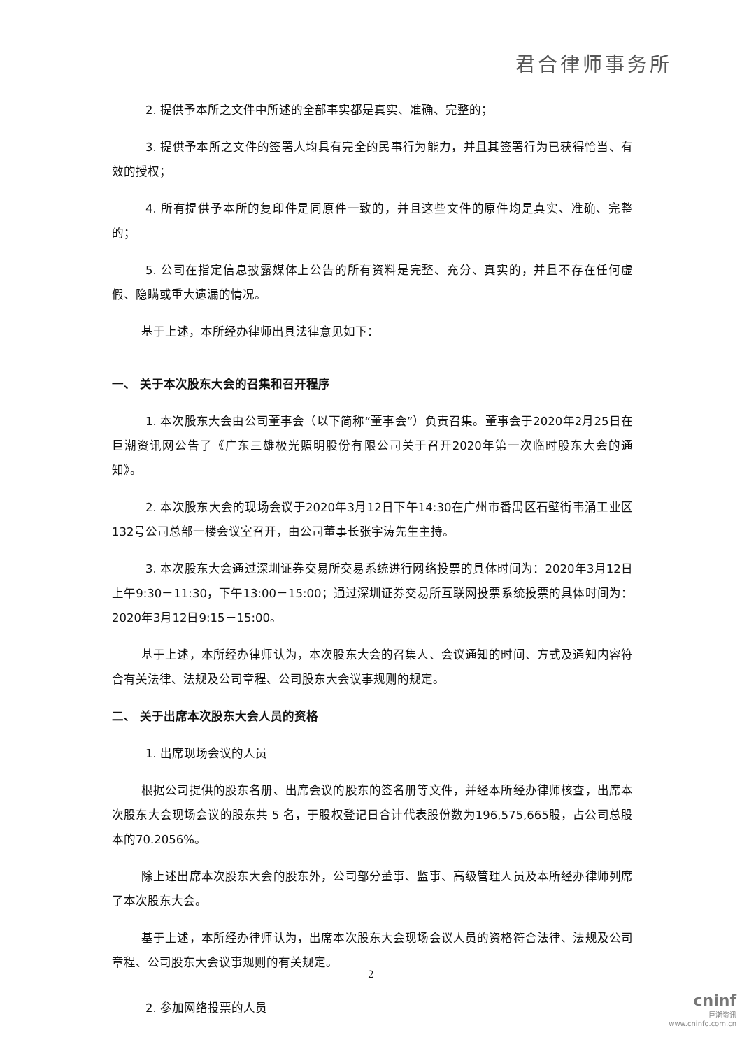君合律师事务所
2. 提供予本所之文件中所述的全部事实都是真实、准确、完整的；
3. 提供予本所之文件的签署人均具有完全的民事行为能力，并且其签署行为已获得恰当、有效的授权；
4. 所有提供予本所的复印件是同原件一致的，并且这些文件的原件均是真实、准确、完整的；
5. 公司在指定信息披露媒体上公告的所有资料是完整、充分、真实的，并且不存在任何虚假、隐瞒或重大遗漏的情况。
基于上述，本所经办律师出具法律意见如下：
一、 关于本次股东大会的召集和召开程序
1. 本次股东大会由公司董事会（以下简称“董事会”）负责召集。董事会于2020年2月25日在巨潮资讯网公告了《广东三雄极光照明股份有限公司关于召开2020年第一次临时股东大会的通知》。
2. 本次股东大会的现场会议于2020年3月12日下午14:30在广州市番禺区石壁街韦涌工业区132号公司总部一楼会议室召开，由公司董事长张宇涛先生主持。
3. 本次股东大会通过深圳证券交易所交易系统进行网络投票的具体时间为：2020年3月12日上午9:30－11:30，下午13:00－15:00；通过深圳证券交易所互联网投票系统投票的具体时间为：2020年3月12日9:15－15:00。
基于上述，本所经办律师认为，本次股东大会的召集人、会议通知的时间、方式及通知内容符合有关法律、法规及公司章程、公司股东大会议事规则的规定。
二、 关于出席本次股东大会人员的资格
1. 出席现场会议的人员
根据公司提供的股东名册、出席会议的股东的签名册等文件，并经本所经办律师核查，出席本次股东大会现场会议的股东共 5 名，于股权登记日合计代表股份数为196,575,665股，占公司总股本的70.2056%。
除上述出席本次股东大会的股东外，公司部分董事、监事、高级管理人员及本所经办律师列席了本次股东大会。
基于上述，本所经办律师认为，出席本次股东大会现场会议人员的资格符合法律、法规及公司章程、公司股东大会议事规则的有关规定。
2. 参加网络投票的人员
2
cninf
巨潮资讯
www.cninfo.com.cn